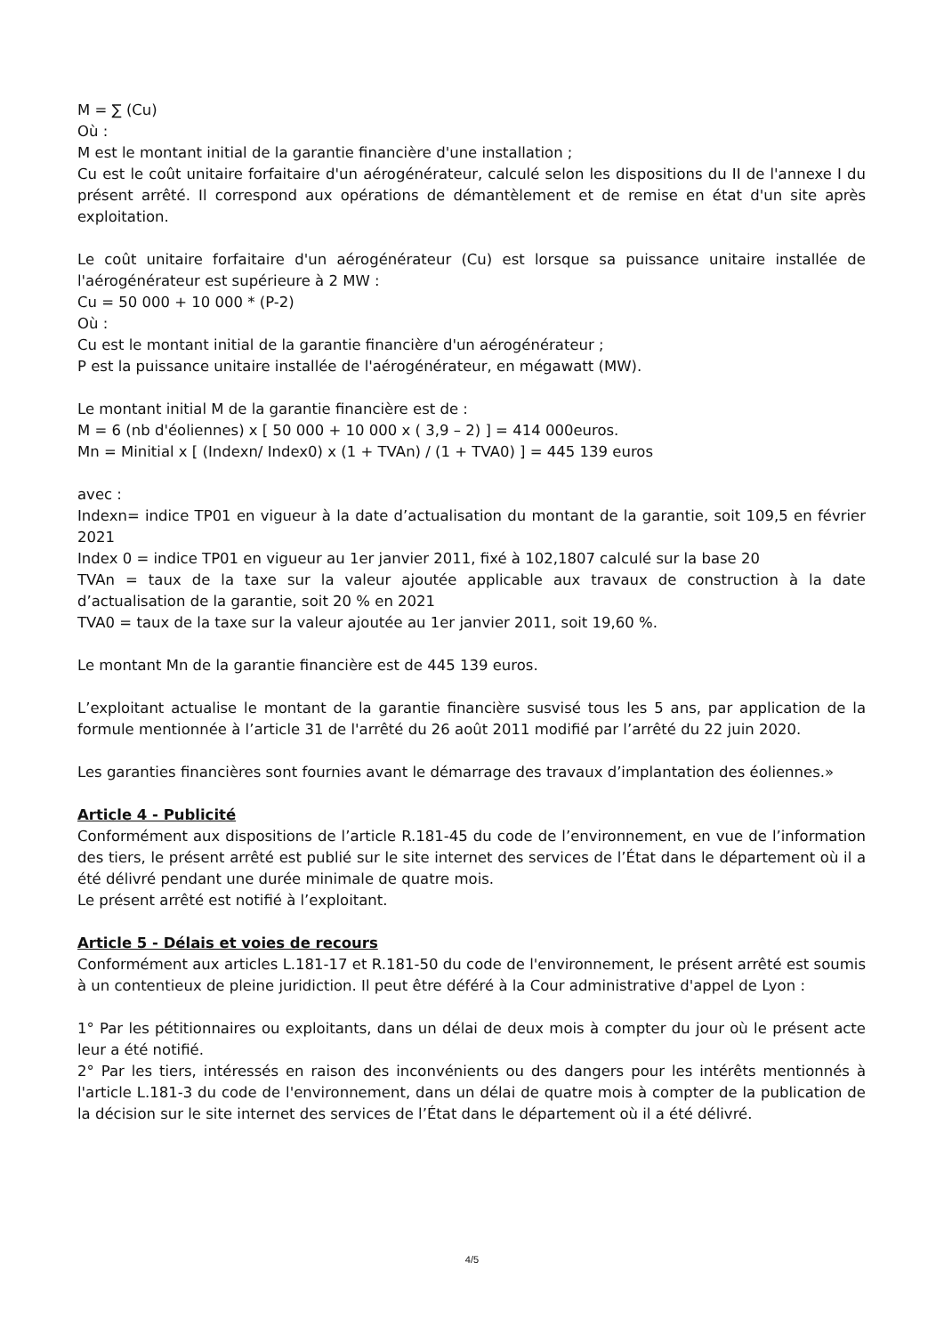M = ∑ (Cu)
Où :
M est le montant initial de la garantie financière d'une installation ;
Cu est le coût unitaire forfaitaire d'un aérogénérateur, calculé selon les dispositions du II de l'annexe I du présent arrêté. Il correspond aux opérations de démantèlement et de remise en état d'un site après exploitation.
Le coût unitaire forfaitaire d'un aérogénérateur (Cu) est lorsque sa puissance unitaire installée de l'aérogénérateur est supérieure à 2 MW :
Cu = 50 000 + 10 000 * (P-2)
Où :
Cu est le montant initial de la garantie financière d'un aérogénérateur ;
P est la puissance unitaire installée de l'aérogénérateur, en mégawatt (MW).
Le montant initial M de la garantie financière est de :
M = 6 (nb d'éoliennes) x [ 50 000 + 10 000 x ( 3,9 – 2) ] = 414 000euros.
Mn = Minitial x [ (Indexn/ Index0) x (1 + TVAn) / (1 + TVA0) ] = 445 139 euros
avec :
Indexn= indice TP01 en vigueur à la date d’actualisation du montant de la garantie, soit 109,5 en février 2021
Index 0 = indice TP01 en vigueur au 1er janvier 2011, fixé à 102,1807 calculé sur la base 20
TVAn = taux de la taxe sur la valeur ajoutée applicable aux travaux de construction à la date d’actualisation de la garantie, soit 20 % en 2021
TVA0 = taux de la taxe sur la valeur ajoutée au 1er janvier 2011, soit 19,60 %.
Le montant Mn de la garantie financière est de 445 139 euros.
L’exploitant actualise le montant de la garantie financière susvisé tous les 5 ans, par application de la formule mentionnée à l’article 31 de l'arrêté du 26 août 2011 modifié par l’arrêté du 22 juin 2020.
Les garanties financières sont fournies avant le démarrage des travaux d’implantation des éoliennes.»
Article 4 - Publicité
Conformément aux dispositions de l’article R.181-45 du code de l’environnement, en vue de l’information des tiers, le présent arrêté est publié sur le site internet des services de l’État dans le département où il a été délivré pendant une durée minimale de quatre mois.
Le présent arrêté est notifié à l’exploitant.
Article 5 - Délais et voies de recours
Conformément aux articles L.181-17 et R.181-50 du code de l'environnement, le présent arrêté est soumis à un contentieux de pleine juridiction. Il peut être déféré à la Cour administrative d'appel de Lyon :
1° Par les pétitionnaires ou exploitants, dans un délai de deux mois à compter du jour où le présent acte leur a été notifié.
2° Par les tiers, intéressés en raison des inconvénients ou des dangers pour les intérêts mentionnés à l'article L.181-3 du code de l'environnement, dans un délai de quatre mois à compter de la publication de la décision sur le site internet des services de l’État dans le département où il a été délivré.
4/5